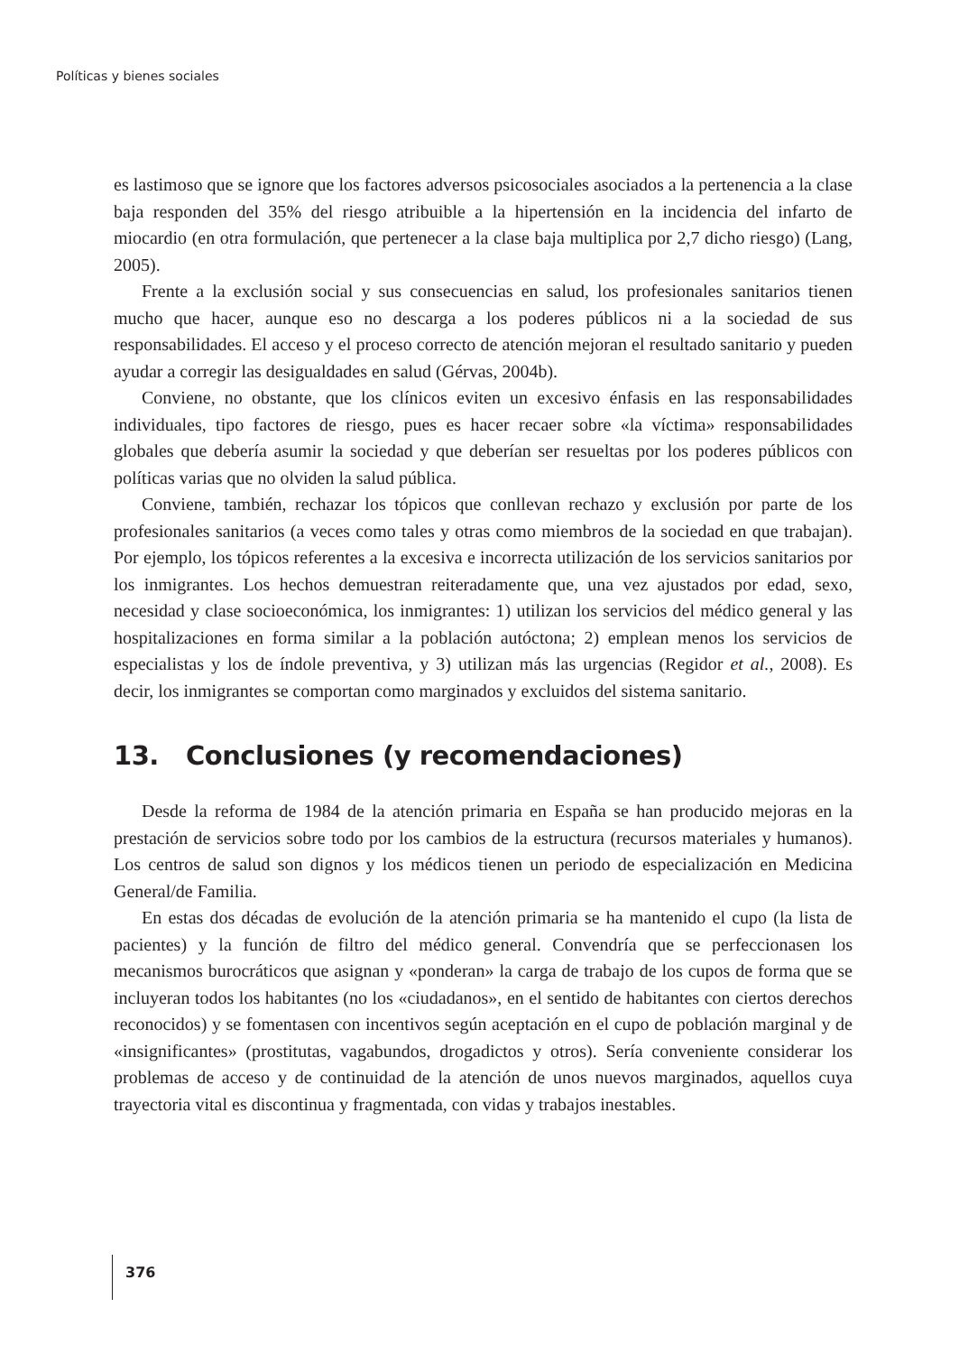Políticas y bienes sociales
es lastimoso que se ignore que los factores adversos psicosociales asociados a la pertenencia a la clase baja responden del 35% del riesgo atribuible a la hipertensión en la incidencia del infarto de miocardio (en otra formulación, que pertenecer a la clase baja multiplica por 2,7 dicho riesgo) (Lang, 2005).
Frente a la exclusión social y sus consecuencias en salud, los profesionales sanitarios tienen mucho que hacer, aunque eso no descarga a los poderes públicos ni a la sociedad de sus responsabilidades. El acceso y el proceso correcto de atención mejoran el resultado sanitario y pueden ayudar a corregir las desigualdades en salud (Gérvas, 2004b).
Conviene, no obstante, que los clínicos eviten un excesivo énfasis en las responsabilidades individuales, tipo factores de riesgo, pues es hacer recaer sobre «la víctima» responsabilidades globales que debería asumir la sociedad y que deberían ser resueltas por los poderes públicos con políticas varias que no olviden la salud pública.
Conviene, también, rechazar los tópicos que conllevan rechazo y exclusión por parte de los profesionales sanitarios (a veces como tales y otras como miembros de la sociedad en que trabajan). Por ejemplo, los tópicos referentes a la excesiva e incorrecta utilización de los servicios sanitarios por los inmigrantes. Los hechos demuestran reiteradamente que, una vez ajustados por edad, sexo, necesidad y clase socioeconómica, los inmigrantes: 1) utilizan los servicios del médico general y las hospitalizaciones en forma similar a la población autóctona; 2) emplean menos los servicios de especialistas y los de índole preventiva, y 3) utilizan más las urgencias (Regidor et al., 2008). Es decir, los inmigrantes se comportan como marginados y excluidos del sistema sanitario.
13. Conclusiones (y recomendaciones)
Desde la reforma de 1984 de la atención primaria en España se han producido mejoras en la prestación de servicios sobre todo por los cambios de la estructura (recursos materiales y humanos). Los centros de salud son dignos y los médicos tienen un periodo de especialización en Medicina General/de Familia.
En estas dos décadas de evolución de la atención primaria se ha mantenido el cupo (la lista de pacientes) y la función de filtro del médico general. Convendría que se perfeccionasen los mecanismos burocráticos que asignan y «ponderan» la carga de trabajo de los cupos de forma que se incluyeran todos los habitantes (no los «ciudadanos», en el sentido de habitantes con ciertos derechos reconocidos) y se fomentasen con incentivos según aceptación en el cupo de población marginal y de «insignificantes» (prostitutas, vagabundos, drogadictos y otros). Sería conveniente considerar los problemas de acceso y de continuidad de la atención de unos nuevos marginados, aquellos cuya trayectoria vital es discontinua y fragmentada, con vidas y trabajos inestables.
376